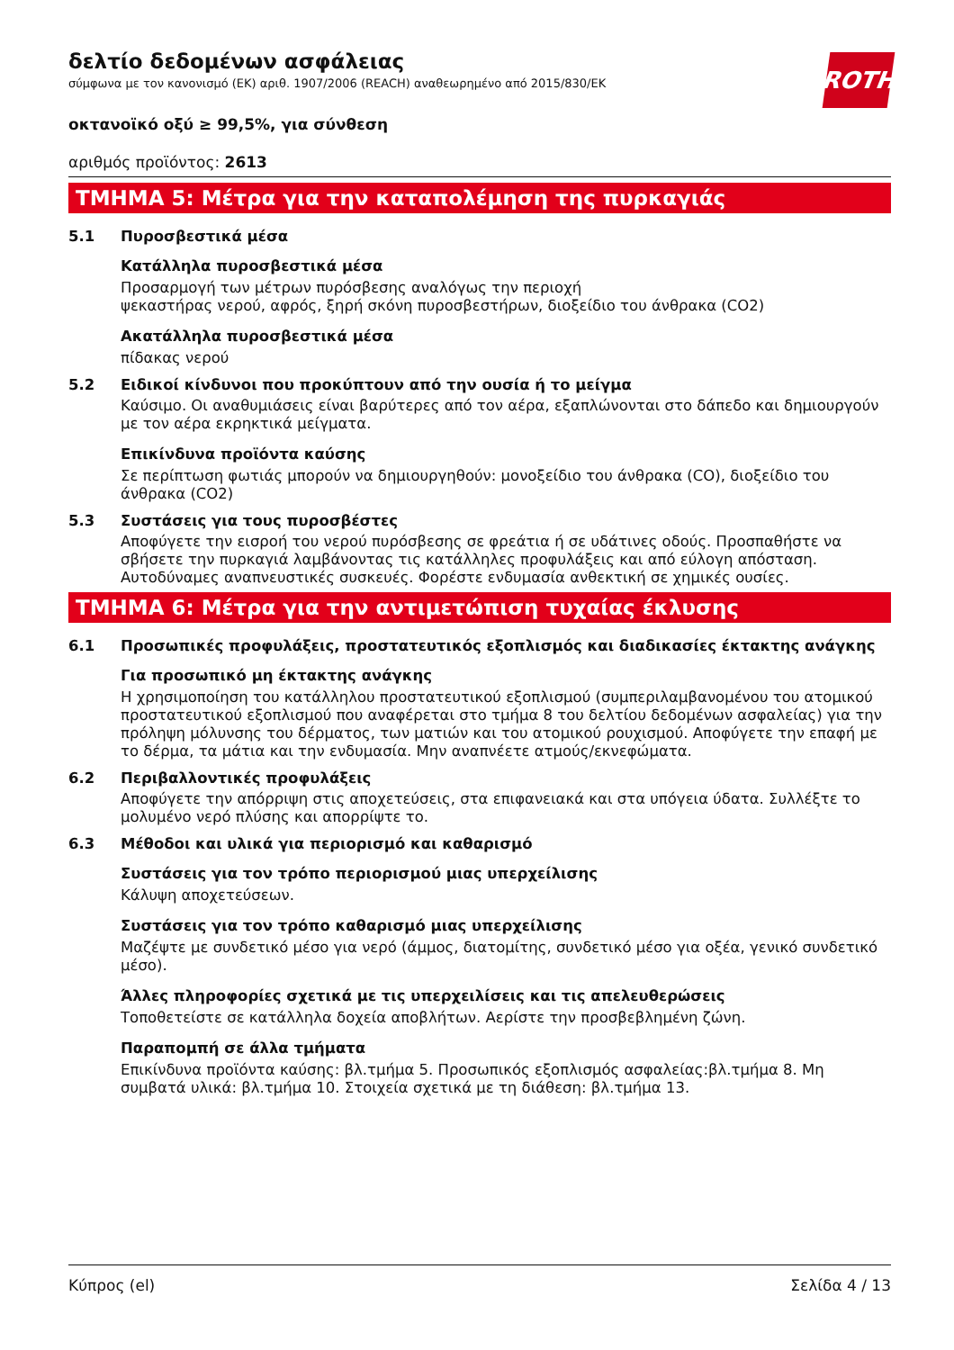δελτίο δεδομένων ασφάλειας
σύμφωνα με τον κανονισμό (ΕΚ) αριθ. 1907/2006 (REACH) αναθεωρημένο από 2015/830/EK
ROTH
οκτανοϊκό οξύ ≥ 99,5%, για σύνθεση
αριθμός προϊόντος: 2613
ΤΜΗΜΑ 5: Μέτρα για την καταπολέμηση της πυρκαγιάς
5.1 Πυροσβεστικά μέσα
Κατάλληλα πυροσβεστικά μέσα
Προσαρμογή των μέτρων πυρόσβεσης αναλόγως την περιοχή
ψεκαστήρας νερού, αφρός, ξηρή σκόνη πυροσβεστήρων, διοξείδιο του άνθρακα (CO2)
Ακατάλληλα πυροσβεστικά μέσα
πίδακας νερού
5.2 Ειδικοί κίνδυνοι που προκύπτουν από την ουσία ή το μείγμα
Καύσιμο. Οι αναθυμιάσεις είναι βαρύτερες από τον αέρα, εξαπλώνονται στο δάπεδο και δημιουργούν με τον αέρα εκρηκτικά μείγματα.
Επικίνδυνα προϊόντα καύσης
Σε περίπτωση φωτιάς μπορούν να δημιουργηθούν: μονοξείδιο του άνθρακα (CO), διοξείδιο του άνθρακα (CO2)
5.3 Συστάσεις για τους πυροσβέστες
Αποφύγετε την εισροή του νερού πυρόσβεσης σε φρεάτια ή σε υδάτινες οδούς. Προσπαθήστε να σβήσετε την πυρκαγιά λαμβάνοντας τις κατάλληλες προφυλάξεις και από εύλογη απόσταση. Αυτοδύναμες αναπνευστικές συσκευές. Φορέστε ενδυμασία ανθεκτική σε χημικές ουσίες.
ΤΜΗΜΑ 6: Μέτρα για την αντιμετώπιση τυχαίας έκλυσης
6.1 Προσωπικές προφυλάξεις, προστατευτικός εξοπλισμός και διαδικασίες έκτακτης ανάγκης
Για προσωπικό μη έκτακτης ανάγκης
Η χρησιμοποίηση του κατάλληλου προστατευτικού εξοπλισμού (συμπεριλαμβανομένου του ατομικού προστατευτικού εξοπλισμού που αναφέρεται στο τμήμα 8 του δελτίου δεδομένων ασφαλείας) για την πρόληψη μόλυνσης του δέρματος, των ματιών και του ατομικού ρουχισμού. Αποφύγετε την επαφή με το δέρμα, τα μάτια και την ενδυμασία. Μην αναπνέετε ατμούς/εκνεφώματα.
6.2 Περιβαλλοντικές προφυλάξεις
Αποφύγετε την απόρριψη στις αποχετεύσεις, στα επιφανειακά και στα υπόγεια ύδατα. Συλλέξτε το μολυμένο νερό πλύσης και απορρίψτε το.
6.3 Μέθοδοι και υλικά για περιορισμό και καθαρισμό
Συστάσεις για τον τρόπο περιορισμού μιας υπερχείλισης
Κάλυψη αποχετεύσεων.
Συστάσεις για τον τρόπο καθαρισμό μιας υπερχείλισης
Μαζέψτε με συνδετικό μέσο για νερό (άμμος, διατομίτης, συνδετικό μέσο για οξέα, γενικό συνδετικό μέσο).
Άλλες πληροφορίες σχετικά με τις υπερχειλίσεις και τις απελευθερώσεις
Τοποθετείστε σε κατάλληλα δοχεία αποβλήτων. Αερίστε την προσβεβλημένη ζώνη.
Παραπομπή σε άλλα τμήματα
Επικίνδυνα προϊόντα καύσης: βλ.τμήμα 5. Προσωπικός εξοπλισμός ασφαλείας:βλ.τμήμα 8. Μη συμβατά υλικά: βλ.τμήμα 10. Στοιχεία σχετικά με τη διάθεση: βλ.τμήμα 13.
Κύπρος (el) Σελίδα 4 / 13